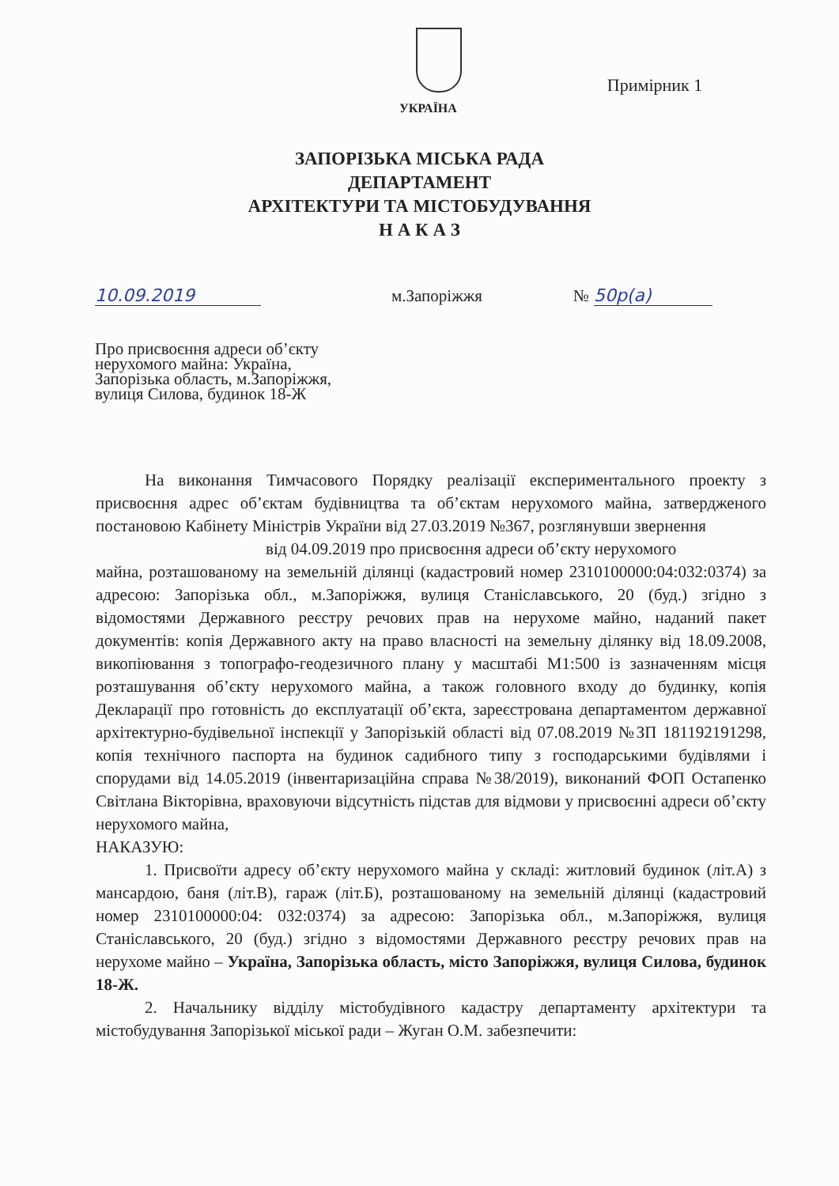УКРАЇНА Примірник 1
ЗАПОРІЗЬКА МІСЬКА РАДА
ДЕПАРТАМЕНТ
АРХІТЕКТУРИ ТА МІСТОБУДУВАННЯ
Н А К А З
10.09.2019 м.Запоріжжя № 50р(а)
Про присвоєння адреси об’єкту
нерухомого майна: Україна,
Запорізька область, м.Запоріжжя,
вулиця Силова, будинок 18-Ж
На виконання Тимчасового Порядку реалізації експериментального проекту з присвоєння адрес об’єктам будівництва та об’єктам нерухомого майна, затвердженого постановою Кабінету Міністрів України від 27.03.2019 №367, розглянувши звернення
від 04.09.2019 про присвоєння адреси об’єкту нерухомого
майна, розташованому на земельній ділянці (кадастровий номер 2310100000:04:032:0374) за адресою: Запорізька обл., м.Запоріжжя, вулиця Станіславського, 20 (буд.) згідно з відомостями Державного реєстру речових прав на нерухоме майно, наданий пакет документів: копія Державного акту на право власності на земельну ділянку від 18.09.2008, викопіювання з топографо-геодезичного плану у масштабі М1:500 із зазначенням місця розташування об’єкту нерухомого майна, а також головного входу до будинку, копія Декларації про готовність до експлуатації об’єкта, зареєстрована департаментом державної архітектурно-будівельної інспекції у Запорізькій області від 07.08.2019 №ЗП 181192191298, копія технічного паспорта на будинок садибного типу з господарськими будівлями і спорудами від 14.05.2019 (інвентаризаційна справа №38/2019), виконаний ФОП Остапенко Світлана Вікторівна, враховуючи відсутність підстав для відмови у присвоєнні адреси об’єкту нерухомого майна,
НАКАЗУЮ:
1. Присвоїти адресу об’єкту нерухомого майна у складі: житловий будинок (літ.А) з мансардою, баня (літ.В), гараж (літ.Б), розташованому на земельній ділянці (кадастровий номер 2310100000:04: 032:0374) за адресою: Запорізька обл., м.Запоріжжя, вулиця Станіславського, 20 (буд.) згідно з відомостями Державного реєстру речових прав на нерухоме майно – Україна, Запорізька область, місто Запоріжжя, вулиця Силова, будинок 18-Ж.
2. Начальнику відділу містобудівного кадастру департаменту архітектури та містобудування Запорізької міської ради – Жуган О.М. забезпечити: